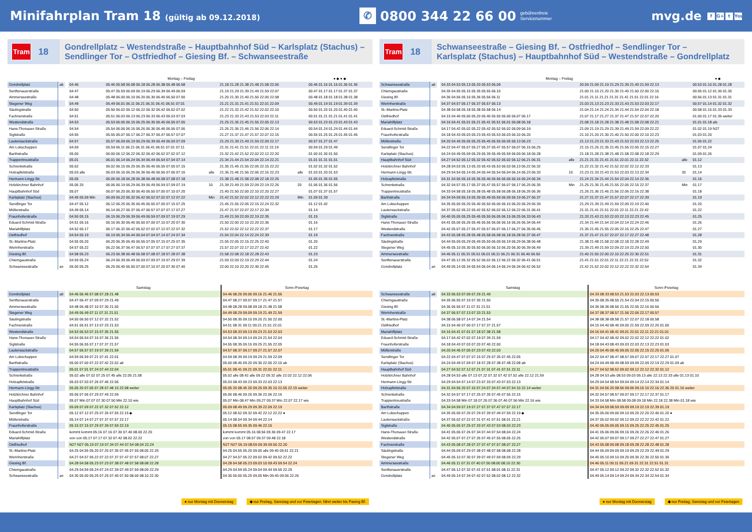Minifahrplan Tram 18 (gültig ab 09.12.2018)
✆
0800 344 22 66 00 gebührenfreie
Servicenummer
mvg.de f G+ t You
Tram 18
Gondrellplatz – Westendstraße – Hauptbahnhof Süd – Karlsplatz (Stachus) –
Sendlinger Tor – Ostfriedhof – Giesing Bf. – Schwanseestraße
| | | Montag – Freitag | | | | | ● ◆ ● ◆ |
| --- | --- | --- | --- | --- | --- | --- | --- |
| Gondrellplatz | ab | 04.46 | 05.46 05.58 06.08 06.18 06.28 06.38 06.48 06.58 | | 21.18 21.28 21.38 21.48 21.58 22.06 | | 00.46 01.16 01.16 01.36 01.36 |
| Senftenauerstraße | | 04.47 | 05.47 05.59 06.09 06.19 06.29 06.39 06.49 06.59 | | 21.19 21.29 21.39 21.49 21.59 22.07 | | 00.47 01.17 01.17 01.37 01.37 |
| Ammerseestraße | | 04.48 | 05.48 06.00 06.10 06.20 06.30 06.40 06.50 07.00 | | 21.20 21.30 21.40 21.50 22.00 22.08 | | 00.48 01.18 01.18 01.38 01.38 |
| Stegener Weg | | 04.49 | 05.49 06.01 06.11 06.21 06.31 06.41 06.51 07.01 | | 21.21 21.31 21.41 21.51 22.01 22.09 | | 00.49 01.19 01.19 01.39 01.39 |
| Säulingstraße | | 04.50 | 05.50 06.02 06.12 06.22 06.32 06.42 06.52 07.02 | | 21.22 21.32 21.42 21.52 22.02 22.10 | | 00.50 01.20 01.20 01.40 01.40 |
| Fachnerstraße | | 04.51 | 05.51 06.03 06.13 06.23 06.33 06.43 06.53 07.03 | | 21.23 21.33 21.43 21.53 22.03 22.11 | | 00.51 01.21 01.21 01.41 01.41 |
| Westendstraße | | 04.53 | 05.53 06.05 06.15 06.25 06.35 06.45 06.55 07.05 | | 21.25 21.35 21.45 21.55 22.05 22.13 | | 00.53 01.23 01.23 01.43 01.43 |
| Hans-Thonauer-Straße | | 04.54 | 05.54 06.06 06.16 06.26 06.36 06.46 06.56 07.06 | | 21.26 21.36 21.46 21.56 22.06 22.14 | | 00.54 01.24 01.24 01.44 01.44 |
| Siglstraße | | 04.55 | 05.55 06.07 06.17 06.27 06.37 06.47 06.57 07.07 | | 21.27 21.37 21.47 21.57 22.07 22.15 | | 00.55 01.25 01.25 01.45 01.45 |
| Lautensackstraße | | 04.57 | 05.57 06.09 06.19 06.29 06.39 06.49 06.59 07.09 | | 21.29 21.39 21.49 21.59 22.09 22.17 | | 00.57 01.27 01.47 |
| Am Lokschuppen | | 04.59 | 05.59 06.11 06.21 06.31 06.41 06.51 07.01 07.11 | | 21.31 21.41 21.51 22.01 22.11 22.19 | | 00.59 01.29 01.49 |
| Barthstraße | | 05.00 | 06.00 06.12 06.22 06.32 06.42 06.52 07.02 07.12 | | 21.32 21.42 21.52 22.02 22.12 22.20 | | 01.00 01.30 01.50 |
| Trappentreustraße | | 05.01 | 06.01 06.14 06.24 06.34 06.44 06.54 07.04 07.14 | | 21.34 21.44 21.54 22.04 22.14 22.21 | | 01.01 01.31 01.51 |
| Schrenkstraße | | 05.02 | 06.02 06.15 06.25 06.35 06.45 06.55 07.05 07.15 | | 21.35 21.45 21.55 22.05 22.15 22.22 | | 01.02 01.32 01.52 |
| Holzapfelstraße | | 05.03 alle | 06.03 06.16 06.26 06.36 06.46 06.56 07.06 07.16 | alle | 21.36 21.46 21.56 22.06 22.16 22.23 | alle | 01.03 01.33 01.53 |
| Hermann-Lingg-Str. | | 05.05 | 06.05 06.18 06.28 06.38 06.48 06.58 07.08 07.18 | | 21.38 21.48 21.58 22.08 22.18 22.25 | | 01.05 01.35 01.55 |
| Holzkirchner Bahnhof | | 05.06 20 | 06.06 06.19 06.29 06.39 06.49 06.59 07.09 07.19 | 10 | 21.39 21.49 21.59 22.09 22.19 22.26 | 20 | 01.06 01.36 01.56 |
| Hauptbahnhof Süd | | 05.07 | 06.07 06.20 06.30 06.40 06.50 07.00 07.10 07.20 | | 21.40 21.50 22.00 22.10 22.20 22.27 | | 01.07 01.37 01.57 |
| Karlsplatz (Stachus) | | 04.45 05.09 Min | 06.09 06.22 06.32 06.42 06.52 07.02 07.12 07.22 | Min | 21.42 21.52 22.02 22.12 22.22 22.29 | Min | 01.09 01.39 |
| Sendlinger Tor | | 04.47 05.12 | 06.12 06.25 06.35 06.45 06.55 07.05 07.15 07.25 | | 21.45 21.55 22.05 22.15 22.24 22.32 | | 01.12 01.42 |
| Müllerstraße | | 04.49 05.14 | 06.14 06.27 06.37 06.47 06.57 07.07 07.17 07.27 | | 21.47 21.57 22.07 22.17 22.34 | | 01.14 |
| Fraunhoferstraße | | 04.50 05.15 | 06.15 06.29 06.39 06.49 06.59 07.09 07.19 07.29 | | 21.49 21.59 22.09 22.19 22.35 | | 01.15 |
| Eduard-Schmid-Straße | | 04.51 05.16 | 06.16 06.30 06.40 06.50 07.00 07.10 07.20 07.30 | | 21.50 22.00 22.10 22.20 22.36 | | 01.16 |
| Mariahilfplatz | | 04.52 05.17 | 06.17 06.32 06.42 06.52 07.02 07.12 07.22 07.32 | | 21.52 22.02 22.12 22.22 22.37 | | 01.17 |
| Ostfriedhof | | 04.54 05.19 | 06.19 06.34 06.44 06.54 07.04 07.14 07.24 07.34 | | 21.54 22.04 22.14 22.24 22.39 | | 01.19 |
| St.-Martins-Platz | | 04.55 05.20 | 06.20 06.35 06.45 06.55 07.05 07.15 07.25 07.35 | | 21.55 22.05 22.15 22.25 22.40 | | 01.20 |
| Werinherstraße | | 04.57 05.22 | 06.22 06.37 06.47 06.57 07.07 07.17 07.27 07.37 | | 21.57 22.07 22.17 22.27 22.42 | | 01.22 |
| Giesing Bf. | | 04.58 05.23 | 06.23 06.38 06.48 06.58 07.08 07.18 07.28 07.38 | | 21.58 22.08 22.18 22.28 22.43 | | 01.23 |
| Chiemgaustraße | | 04.59 05.24 | 06.24 06.39 06.49 06.59 07.09 07.19 07.29 07.39 | | 21.59 22.09 22.19 22.29 22.44 | | 01.24 |
| Schwanseestraße | an | 05.00 05.25 | 06.25 06.40 06.50 07.00 07.10 07.20 07.30 07.40 | | 22.00 22.10 22.20 22.30 22.45 | | 01.25 |
| | | Samstag | Sonn-/Feiertag |
| --- | --- | --- | --- |
| Gondrellplatz | ab | 04.46 06.46 07.08 07.28 21.48 | 04.46 08.26 09.06 09.16 21.46 21.56 |
| Senftenauerstraße | | 04.47 06.47 07.09 07.29 21.49 | 04.47 08.27 09.07 09.17 21.47 21.57 |
| Ammerseestraße | | 04.48 06.48 07.10 07.30 21.50 | 04.48 08.28 09.08 09.18 21.48 21.58 |
| Stegener Weg | | 04.49 06.49 07.11 07.31 21.51 | 04.49 08.29 09.09 09.19 21.49 21.59 |
| Säulingstraße | | 04.50 06.50 07.12 07.32 21.52 | 04.50 08.30 09.10 09.20 21.50 22.00 |
| Fachnerstraße | | 04.51 06.51 07.13 07.33 21.53 | 04.51 08.31 09.11 09.21 21.51 22.01 |
| Westendstraße | | 04.53 06.53 07.15 07.35 21.55 | 04.53 08.33 09.13 09.23 21.53 22.03 |
| Hans-Thonauer-Straße | | 04.54 06.54 07.16 07.36 21.56 | 04.54 08.34 09.14 09.24 21.54 22.04 |
| Siglstraße | | 04.55 06.55 07.17 07.37 21.57 | 04.55 08.35 09.15 09.25 21.55 22.05 |
| Lautensackstraße | | 04.57 06.57 07.19 07.39 21.59 | 04.57 08.37 09.17 09.27 21.57 22.07 |
| Am Lokschuppen | | 04.59 06.59 07.21 07.41 22.01 | 04.59 08.39 09.19 09.29 21.59 22.09 |
| Barthstraße | | 05.00 07.00 07.22 07.42 22.02 ab | 05.00 08.40 09.20 09.30 22.00 22.10 ab |
| Trappentreustraße | | 05.01 07.01 07.24 07.44 22.04 | 05.01 08.41 09.21 09.31 22.01 22.11 |
| Schrenkstraße | | 05.02 alle 07.02 07.25 07.45 alle 22.05 21.58 | 05.02 alle 08.42 alle 09.22 09.32 alle 22.02 22.12 22.06 |
| Holzapfelstraße | | 05.03 07.03 07.26 07.46 22.06 | 05.03 08.43 09.23 09.33 22.03 22.13 |
| Hermann-Lingg-Str. | | 05.05 20 07.05 07.28 07.48 10 22.08 weiter | 05.05 20 08.45 20 09.25 09.35 10 22.05 22.15 weiter |
| Holzkirchner Bahnhof | | 05.06 07.06 07.29 07.49 22.09 | 05.06 08.46 09.26 09.36 22.06 22.16 |
| Hauptbahnhof Süd | | 05.07 Min 07.07 07.30 07.50 Min 22.10 wie | 05.07 Min 08.47 Min 09.27 09.37 Min 22.07 22.17 wie |
| Karlsplatz (Stachus) | | 05.09 07.09 07.22 07.32 07.52 22.12 | 05.09 08.49 09.29 09.39 22.09 22.19 |
| Sendlinger Tor | | 05.12 07.12 07.25 07.35 07.55 22.15 ◆ | 05.12 08.52 09.32 09.42 22.12 22.22 ● |
| Müllerstraße | | 05.14 07.14 07.27 07.37 07.57 22.17 | 05.14 08.54 09.34 09.44 22.14 |
| Fraunhoferstraße | | 05.15 07.15 07.29 07.39 07.59 22.19 | 05.15 08.55 09.35 09.46 22.16 |
| Eduard-Schmid-Straße | | kommt kommt 05.16 07.16 07.30 07.40 08.00 22.20 | kommt kommt 05.16 08.56 09.36 09.47 22.17 |
| Mariahilfplatz | | von von 05.17 07.17 07.32 07.42 08.02 22.22 | von von 05.17 08.57 09.37 09.48 22.18 |
| Ostfriedhof | | N27 N27 05.19 07.19 07.34 07.44 07.54 08.04 22.24 | N27 N27 05.19 08.59 09.39 09.50 22.20 |
| St.-Martins-Platz | | 04.25 04.55 05.20 07.20 07.35 07.45 07.55 08.05 22.25 | 04.25 04.55 05.20 09.00 alle 09.40 09.51 22.21 |
| Werinherstraße | | 04.27 04.57 05.22 07.22 07.37 07.47 07.57 08.07 22.27 | 04.27 04.57 05.22 09.02 09.42 09.52 22.22 |
| Giesing Bf. | | 04.28 04.58 05.23 07.23 07.38 07.48 07.58 08.08 22.28 | 04.28 04.58 05.23 09.03 10 09.43 09.54 22.24 |
| Chiemgaustraße | | 04.29 04.59 05.24 07.24 07.39 07.49 07.59 08.09 22.29 | 04.29 04.59 05.24 09.04 09.44 09.55 22.25 |
| Schwanseestraße | an | 04.30 05.00 05.25 07.25 07.40 07.50 08.00 08.10 22.30 | 04.30 05.00 05.25 09.05 Min 09.45 09.56 22.26 |
Tram 18
Schwanseestraße – Giesing Bf. – Ostfriedhof – Sendlinger Tor –
Karlsplatz (Stachus) – Hauptbahnhof Süd – Westendstraße – Gondrellplatz
| | | Montag – Freitag | | | | ● ◆ |
| --- | --- | --- | --- | --- | --- | --- |
| Schwanseestraße | ab | 04.33 04.53 05.13 05.33 05.53 06.09 | | 20.59 21.09 21.19 21.29 21.39 21.49 21.59 22.13 | | 00.53 01.10 01.28 01.28 |
| Chiemgaustraße | | 04.35 04.55 05.15 05.35 05.55 06.10 | | 21.00 21.10 21.20 21.30 21.40 21.50 22.00 22.15 | | 00.55 01.12 01.30 01.30 |
| Giesing Bf. | | 04.36 04.56 05.16 05.36 05.56 06.11 | | 21.01 21.11 21.21 21.31 21.41 21.51 22.01 22.16 | | 00.56 01.13 01.31 01.31 |
| Werinherstraße | | 04.37 04.57 05.17 05.37 05.57 06.13 | | 21.03 21.13 21.23 21.33 21.43 21.53 22.03 22.17 | | 00.57 01.14 01.32 01.32 |
| St.-Martins-Platz | | 04.38 04.58 05.18 05.38 05.58 06.14 | | 21.04 21.14 21.24 21.34 21.44 21.54 22.04 22.18 | | 00.58 01.15 01.33 01.33 |
| Ostfriedhof | | 04.15 04.40 05.00 05.20 05.40 05.50 06.00 06.07 06.17 | | 21.07 21.17 21.27 21.37 21.47 21.57 22.07 22.20 | | 01.00 01.17 01.35 weiter |
| Mariahilfplatz | | 04.16 04.41 05.01 05.21 05.41 05.51 06.01 06.08 06.18 | | 21.08 21.18 21.28 21.38 21.48 21.58 22.08 22.21 | | 01.01 01.18 als |
| Eduard-Schmid-Straße | | 04.17 04.42 05.02 05.22 05.42 05.52 06.02 06.09 06.19 | | 21.09 21.19 21.29 21.39 21.49 21.59 22.09 22.22 | | 01.02 01.19 N27 |
| Fraunhoferstraße | | 04.18 04.43 05.03 05.23 05.43 05.53 06.03 06.10 06.20 | | 21.10 21.20 21.30 21.40 21.50 22.00 22.10 22.23 | | 01.03 01.20 |
| Müllerstraße | | 04.20 04.45 05.05 05.25 05.45 05.55 06.05 06.13 06.23 | | 21.13 21.23 21.33 21.43 21.53 22.03 22.13 22.25 | | 01.05 01.22 |
| Sendlinger Tor | | 04.22 04.47 05.07 05.27 05.37 05.47 05.57 06.07 06.15 06.25 | | 21.15 21.25 21.35 21.45 21.55 22.05 22.15 22.27 | | 01.07 01.24 |
| Karlsplatz (Stachus) | | 04.24 04.49 05.09 05.29 05.39 05.49 05.59 06.09 06.18 06.28 | | 21.18 21.28 21.38 21.48 21.58 22.08 22.18 22.29 | | 01.09 01.26 |
| Hauptbahnhof Süd | | 04.27 04.52 05.12 05.32 05.42 05.52 06.02 06.12 06.21 06.31 | alle | 21.21 21.31 21.41 21.51 22.01 22.11 22.32 | alle | 01.12 |
| Holzkirchner Bahnhof | | 04.28 04.53 05.13 05.33 05.43 05.53 06.03 06.13 06.22 06.32 | | 21.22 21.32 21.42 21.52 22.02 22.12 22.33 | | 01.13 |
| Hermann-Lingg-Str. | | 04.29 04.54 05.14 05.34 05.44 05.54 06.04 06.14 06.23 06.33 | 10 | 21.23 21.33 21.43 21.53 22.03 22.13 22.34 | 20 | 01.14 |
| Holzapfelstraße | | 04.31 04.56 05.16 05.36 05.46 05.56 06.06 06.16 06.24 06.34 | | 21.24 21.34 21.44 21.54 22.04 22.14 22.36 | | 01.16 |
| Schrenkstraße | | 04.32 04.57 05.17 05.37 05.47 05.57 06.07 06.17 06.25 06.35 | Min | 21.25 21.35 21.45 21.55 22.05 22.15 22.37 | Min | 01.17 |
| Trappentreustraße | | 04.33 04.58 05.18 05.38 05.48 05.58 06.08 06.18 06.26 06.36 | | 21.26 21.36 21.46 21.56 22.06 22.16 22.38 | | 01.18 |
| Barthstraße | | 04.34 04.59 05.19 05.39 05.49 05.59 06.09 06.19 06.27 06.37 | | 21.27 21.37 21.47 21.57 22.07 22.17 22.39 | | 01.19 |
| Am Lokschuppen | | 04.35 05.00 05.20 05.40 05.50 06.00 06.10 06.20 06.29 06.39 | | 21.29 21.39 21.49 21.59 22.09 22.19 22.40 | | 01.20 |
| Lautensackstraße | | 04.37 05.02 05.22 05.42 05.52 06.02 06.12 06.22 06.31 06.41 | | 21.31 21.41 21.51 22.01 22.11 22.21 22.42 | | 01.22 |
| Siglstraße | | 04.40 05.05 05.25 05.45 05.55 06.05 06.15 06.25 06.33 06.43 | | 21.33 21.43 21.53 22.03 22.13 22.23 22.45 | | 01.25 |
| Hans-Thonauer-Straße | | 04.41 05.06 05.26 05.46 05.56 06.06 06.16 06.26 06.34 06.44 | | 21.34 21.44 21.54 22.04 22.14 22.24 22.46 | | 01.26 |
| Westendstraße | | 04.42 05.07 05.27 05.47 05.57 06.07 06.17 06.27 06.35 06.45 | | 21.35 21.45 21.55 22.05 22.15 22.25 22.47 | | 01.27 |
| Fachnerstraße | | 04.43 05.08 05.28 05.48 05.58 06.08 06.18 06.28 06.37 06.47 | | 21.37 21.47 21.57 22.07 22.17 22.27 22.48 | | 01.28 |
| Säulingstraße | | 04.44 05.09 05.29 05.49 05.59 06.09 06.19 06.29 06.38 06.48 | | 21.38 21.48 21.58 22.08 22.18 22.28 22.49 | | 01.29 |
| Stegener Weg | | 04.45 05.10 05.30 05.50 06.00 06.10 06.20 06.30 06.39 06.49 | | 21.39 21.49 21.59 22.09 22.19 22.29 22.50 | | 01.30 |
| Ammerseestraße | | 04.46 05.11 05.31 05.51 06.01 06.11 06.21 06.31 06.40 06.50 | | 21.40 21.50 22.00 22.10 22.20 22.30 22.51 | | 01.31 |
| Senftenauerstraße | | 04.47 05.12 05.32 05.52 06.02 06.12 06.22 06.32 06.41 06.51 | | 21.41 21.51 22.01 22.11 22.21 22.31 22.52 | | 01.32 |
| Gondrellplatz | an | 04.49 05.14 05.34 05.54 06.04 06.14 06.24 06.34 06.42 06.52 | | 21.42 21.52 22.02 22.12 22.22 22.32 22.54 | | 01.34 |
| | | Samstag | Sonn-/Feiertag |
| --- | --- | --- | --- |
| Schwanseestraße | ab | 04.33 06.53 07.09 07.29 21.49 | 04.33 08.33 08.53 21.53 22.03 22.13 00.53 |
| Chiemgaustraße | | 04.35 06.55 07.10 07.30 21.50 | 04.35 08.35 08.55 21.54 22.04 22.15 00.55 |
| Giesing Bf. | | 04.36 06.56 07.11 07.31 21.51 | 04.36 08.36 08.56 21.55 22.05 22.16 00.56 |
| Werinherstraße | | 04.37 06.57 07.13 07.33 21.53 | 04.37 08.37 08.57 21.56 22.06 22.17 00.57 |
| St.-Martins-Platz | | 04.38 06.58 07.14 07.34 21.54 | 04.38 08.38 08.58 21.57 22.07 22.18 00.58 |
| Ostfriedhof | | 04.15 04.40 07.00 07.17 07.37 21.57 | 04.15 04.40 08.40 09.00 21.59 22.09 22.20 01.00 |
| Mariahilfplatz | | 04.16 04.41 07.01 07.18 07.38 21.58 | 04.16 04.41 08.41 09.01 22.01 22.11 22.21 01.01 |
| Eduard-Schmid-Straße | | 04.17 04.42 07.02 07.19 07.39 21.59 | 04.17 04.42 08.42 09.02 22.02 22.12 22.22 01.02 |
| Fraunhoferstraße | | 04.18 04.43 07.03 07.20 07.40 22.00 | 04.18 04.43 08.43 09.03 22.03 22.13 22.23 01.03 |
| Müllerstraße | | 04.20 04.45 07.05 07.23 07.43 22.03 | 04.20 04.45 08.45 09.05 22.05 22.15 22.25 01.05 |
| Sendlinger Tor | | 04.22 04.47 07.07 07.15 07.25 07.35 07.45 22.05 | 04.22 04.47 08.47 08.57 09.07 22.07 22.17 22.27 01.07 |
| Karlsplatz (Stachus) | | 04.24 04.49 07.09 07.18 07.28 07.38 07.48 22.08 ab | 04.24 04.49 08.49 08.59 09.09 22.09 22.19 22.29 01.09 ab |
| Hauptbahnhof Süd | | 04.27 04.52 07.12 07.21 07.31 07.41 07.51 22.11 | 04.27 04.52 08.52 09.02 09.12 22.12 22.32 01.12 |
| Holzkirchner Bahnhof | | 04.28 04.53 alle 07.13 07.22 07.32 07.42 07.52 alle 22.12 21.59 | 04.28 04.53 alle 08.53 09.03 09.13 alle 22.13 22.33 alle 01.13 01.10 |
| Hermann-Lingg-Str. | | 04.29 04.54 07.14 07.23 07.33 07.43 07.53 22.13 | 04.29 04.54 08.54 09.04 09.14 22.14 22.34 01.14 |
| Holzapfelstraße | | 04.31 04.56 20 07.16 07.24 07.34 07.44 07.54 10 22.14 weiter | 04.31 04.56 20 08.56 09.06 09.16 10 22.16 22.36 20 01.16 weiter |
| Schrenkstraße | | 04.32 04.57 07.17 07.25 07.35 07.45 07.55 22.15 | 04.32 04.57 08.57 09.07 09.17 22.17 22.37 01.17 |
| Trappentreustraße | | 04.33 04.58 Min 07.18 07.26 07.36 07.46 07.56 Min 22.16 wie | 04.33 04.58 Min 08.58 09.08 09.18 Min 22.18 22.38 Min 01.18 wie |
| Barthstraße | | 04.34 04.59 07.19 07.27 07.37 07.47 07.57 22.17 | 04.34 04.59 08.59 09.09 09.19 22.19 22.39 01.19 |
| Am Lokschuppen | | 04.35 05.00 07.20 07.29 07.39 07.49 07.59 22.19 ◆ | 04.35 05.00 09.00 09.10 09.20 22.20 22.40 01.20 ● |
| Lautensackstraße | | 04.37 05.02 07.22 07.31 07.41 07.51 08.01 22.21 | 04.37 05.02 09.02 09.12 09.22 22.22 22.42 01.22 |
| Siglstraße | | 04.40 05.05 07.25 07.33 07.43 07.53 08.03 22.23 | 04.40 05.05 09.05 09.15 09.25 22.25 22.45 01.25 |
| Hans-Thonauer-Straße | | 04.41 05.06 07.26 07.34 07.44 07.54 08.04 22.24 | 04.41 05.06 09.06 09.16 09.26 22.26 22.46 01.26 |
| Westendstraße | | 04.42 05.07 07.27 07.35 07.45 07.55 08.05 22.25 | 04.42 05.07 09.07 09.17 09.27 22.27 22.47 01.27 |
| Fachnerstraße | | 04.43 05.08 07.28 07.37 07.47 07.57 08.07 22.27 | 04.43 05.08 09.08 09.18 09.28 22.28 22.48 01.28 |
| Säulingstraße | | 04.44 05.09 07.29 07.38 07.48 07.58 08.08 22.28 | 04.44 05.09 09.09 09.19 09.29 22.29 22.49 01.29 |
| Stegener Weg | | 04.45 05.10 07.30 07.39 07.49 07.59 08.09 22.29 | 04.45 05.10 09.10 09.20 09.30 22.30 22.50 01.30 |
| Ammerseestraße | | 04.46 05.11 07.31 07.40 07.50 08.00 08.10 22.30 | 04.46 05.11 09.11 09.21 09.31 22.31 22.51 01.31 |
| Senftenauerstraße | | 04.47 05.12 07.32 07.41 07.51 08.01 08.11 22.31 | 04.47 05.12 09.12 09.22 09.32 22.32 22.52 01.32 |
| Gondrellplatz | an | 04.49 05.14 07.34 07.42 07.52 08.02 08.12 22.32 | 04.49 05.14 09.14 09.24 09.34 22.34 22.54 01.34 |
● nur Montag mit Donnerstag ◆ nur Freitag, Samstag und vor Feiertagen: fährt weiter bis Pasing Bf.
● nur Montag mit Donnerstag ◆ nur Freitag, Samstag und vor Feiertagen